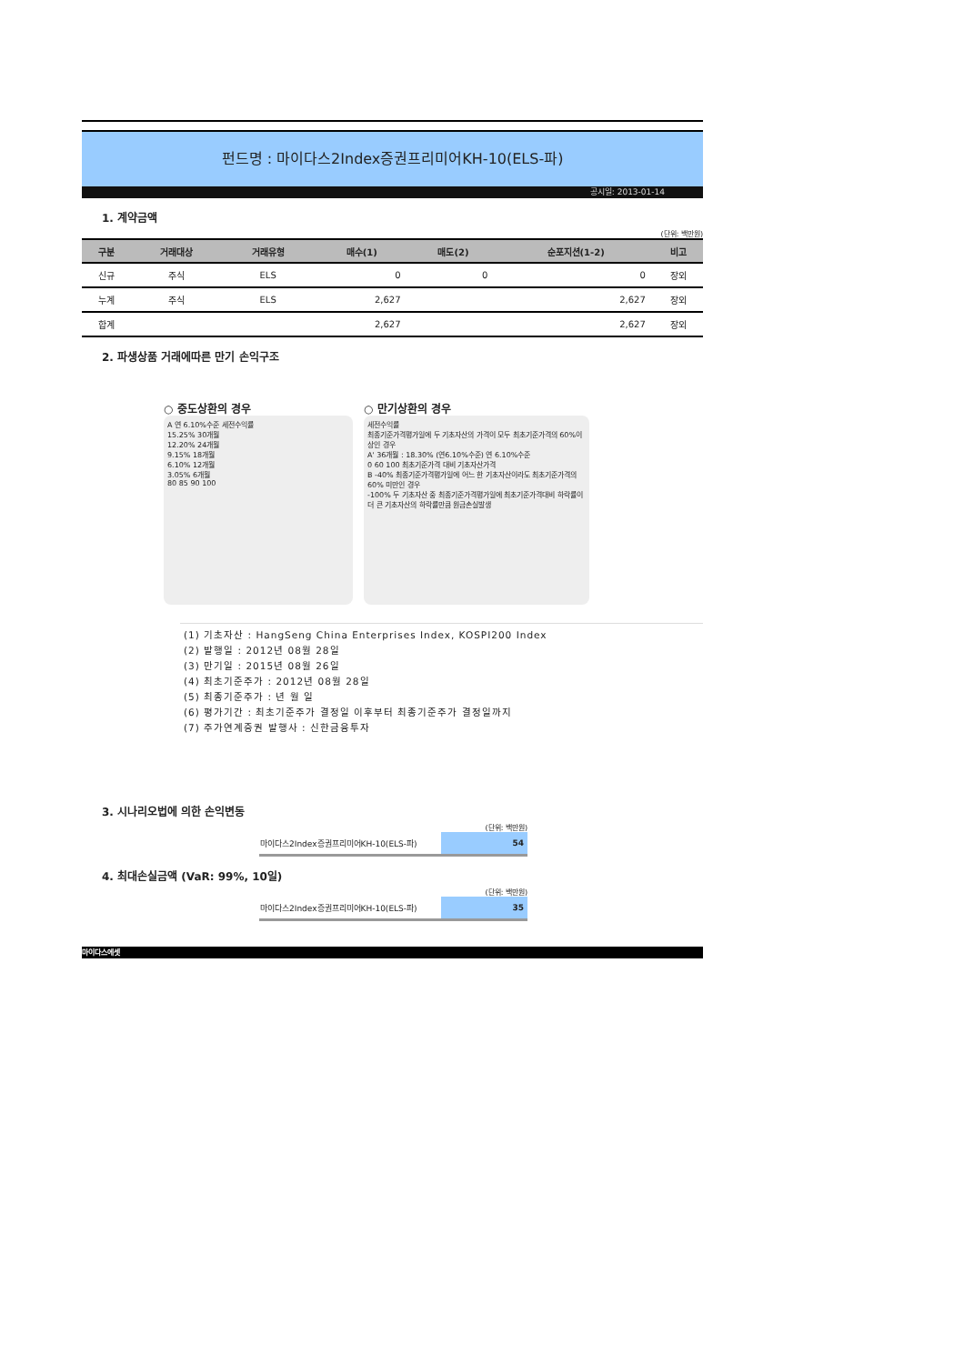펀드명 : 마이다스2Index증권프리미어KH-10(ELS-파)
공시일: 2013-01-14
1. 계약금액
(단위: 백만원)
| 구분 | 거래대상 | 거래유형 | 매수(1) | 매도(2) | 순포지션(1-2) | 비고 |
| --- | --- | --- | --- | --- | --- | --- |
| 신규 | 주식 | ELS | 0 | 0 | 0 | 장외 |
| 누계 | 주식 | ELS | 2,627 | | 2,627 | 장외 |
| 합계 | | | 2,627 | | 2,627 | 장외 |
2. 파생상품 거래에따른 만기 손익구조
○ 중도상환의 경우
A 연 6.10%수준 세전수익률
15.25% 30개월
12.20% 24개월
9.15% 18개월
6.10% 12개월
3.05% 6개월
80 85 90 100
○ 만기상환의 경우
세전수익률
최종기준가격평가일에 두 기초자산의 가격이 모두 최초기준가격의 60%이상인 경우
A' 36개월 : 18.30% (연6.10%수준) 연 6.10%수준
0 60 100 최초기준가격 대비 기초자산가격
B -40% 최종기준가격평가일에 어느 한 기초자산이라도 최초기준가격의 60% 미만인 경우
-100% 두 기초자산 중 최종기준가격평가일에 최초기준가격대비 하락률이 더 큰 기초자산의 하락률만큼 원금손실발생
(1) 기초자산 : HangSeng China Enterprises Index, KOSPI200 Index
(2) 발행일 : 2012년 08월 28일
(3) 만기일 : 2015년 08월 26일
(4) 최초기준주가 : 2012년 08월 28일
(5) 최종기준주가 : 년 월 일
(6) 평가기간 : 최초기준주가 결정일 이후부터 최종기준주가 결정일까지
(7) 주가연계증권 발행사 : 신한금융투자
3. 시나리오법에 의한 손익변동
(단위: 백만원)
| 마이다스2Index증권프리미어KH-10(ELS-파) | 54 |
4. 최대손실금액 (VaR: 99%, 10일)
(단위: 백만원)
| 마이다스2Index증권프리미어KH-10(ELS-파) | 35 |
마이다스에셋